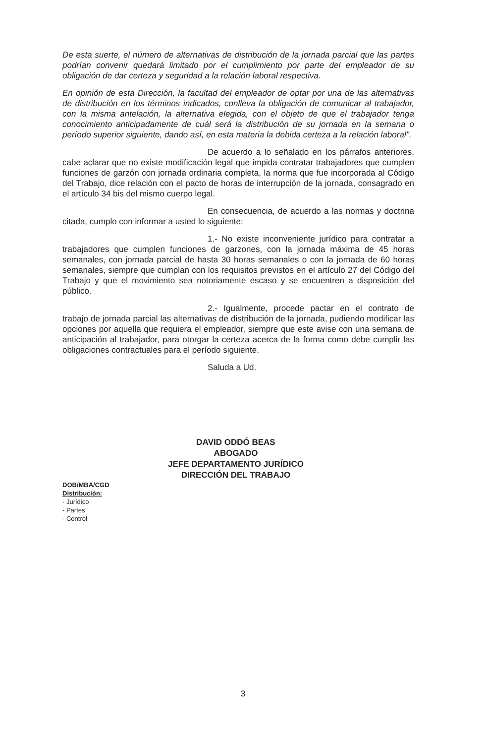De esta suerte, el número de alternativas de distribución de la jornada parcial que las partes podrían convenir quedará limitado por el cumplimiento por parte del empleador de su obligación de dar certeza y seguridad a la relación laboral respectiva.
En opinión de esta Dirección, la facultad del empleador de optar por una de las alternativas de distribución en los términos indicados, conlleva la obligación de comunicar al trabajador, con la misma antelación, la alternativa elegida, con el objeto de que el trabajador tenga conocimiento anticipadamente de cuál será la distribución de su jornada en la semana o período superior siguiente, dando así, en esta materia la debida certeza a la relación laboral".
De acuerdo a lo señalado en los párrafos anteriores, cabe aclarar que no existe modificación legal que impida contratar trabajadores que cumplen funciones de garzón con jornada ordinaria completa, la norma que fue incorporada al Código del Trabajo, dice relación con el pacto de horas de interrupción de la jornada, consagrado en el artículo 34 bis del mismo cuerpo legal.
En consecuencia, de acuerdo a las normas y doctrina citada, cumplo con informar a usted lo siguiente:
1.- No existe inconveniente jurídico para contratar a trabajadores que cumplen funciones de garzones, con la jornada máxima de 45 horas semanales, con jornada parcial de hasta 30 horas semanales o con la jornada de 60 horas semanales, siempre que cumplan con los requisitos previstos en el artículo 27 del Código del Trabajo y que el movimiento sea notoriamente escaso y se encuentren a disposición del público.
2.- Igualmente, procede pactar en el contrato de trabajo de jornada parcial las alternativas de distribución de la jornada, pudiendo modificar las opciones por aquella que requiera el empleador, siempre que este avise con una semana de anticipación al trabajador, para otorgar la certeza acerca de la forma como debe cumplir las obligaciones contractuales para el período siguiente.
Saluda a Ud.
DAVID ODDÓ BEAS
ABOGADO
JEFE DEPARTAMENTO JURÍDICO
DIRECCIÓN DEL TRABAJO
DOB/MBA/CGD
Distribución:
- Jurídico
- Partes
- Control
3